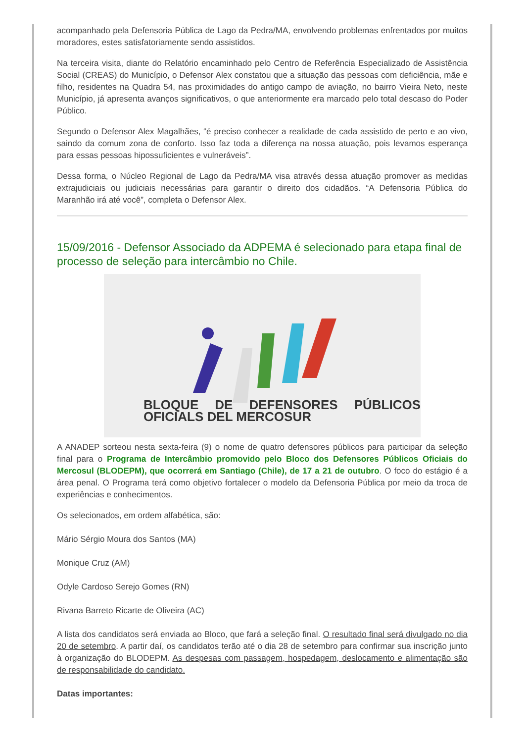acompanhado pela Defensoria Pública de Lago da Pedra/MA, envolvendo problemas enfrentados por muitos moradores, estes satisfatoriamente sendo assistidos.
Na terceira visita, diante do Relatório encaminhado pelo Centro de Referência Especializado de Assistência Social (CREAS) do Município, o Defensor Alex constatou que a situação das pessoas com deficiência, mãe e filho, residentes na Quadra 54, nas proximidades do antigo campo de aviação, no bairro Vieira Neto, neste Município, já apresenta avanços significativos, o que anteriormente era marcado pelo total descaso do Poder Público.
Segundo o Defensor Alex Magalhães, “é preciso conhecer a realidade de cada assistido de perto e ao vivo, saindo da comum zona de conforto. Isso faz toda a diferença na nossa atuação, pois levamos esperança para essas pessoas hipossuficientes e vulneráveis”.
Dessa forma, o Núcleo Regional de Lago da Pedra/MA visa através dessa atuação promover as medidas extrajudiciais ou judiciais necessárias para garantir o direito dos cidadãos. “A Defensoria Pública do Maranhão irá até você”, completa o Defensor Alex.
15/09/2016 - Defensor Associado da ADPEMA é selecionado para etapa final de processo de seleção para intercâmbio no Chile.
BLOQUE DE DEFENSORES PÚBLICOS OFICIALS DEL MERCOSUR
A ANADEP sorteou nesta sexta-feira (9) o nome de quatro defensores públicos para participar da seleção final para o Programa de Intercâmbio promovido pelo Bloco dos Defensores Públicos Oficiais do Mercosul (BLODEPM), que ocorrerá em Santiago (Chile), de 17 a 21 de outubro. O foco do estágio é a área penal. O Programa terá como objetivo fortalecer o modelo da Defensoria Pública por meio da troca de experiências e conhecimentos.
Os selecionados, em ordem alfabética, são:
Mário Sérgio Moura dos Santos (MA)
Monique Cruz (AM)
Odyle Cardoso Serejo Gomes (RN)
Rivana Barreto Ricarte de Oliveira (AC)
A lista dos candidatos será enviada ao Bloco, que fará a seleção final. O resultado final será divulgado no dia 20 de setembro. A partir daí, os candidatos terão até o dia 28 de setembro para confirmar sua inscrição junto à organização do BLODEPM. As despesas com passagem, hospedagem, deslocamento e alimentação são de responsabilidade do candidato.
Datas importantes: